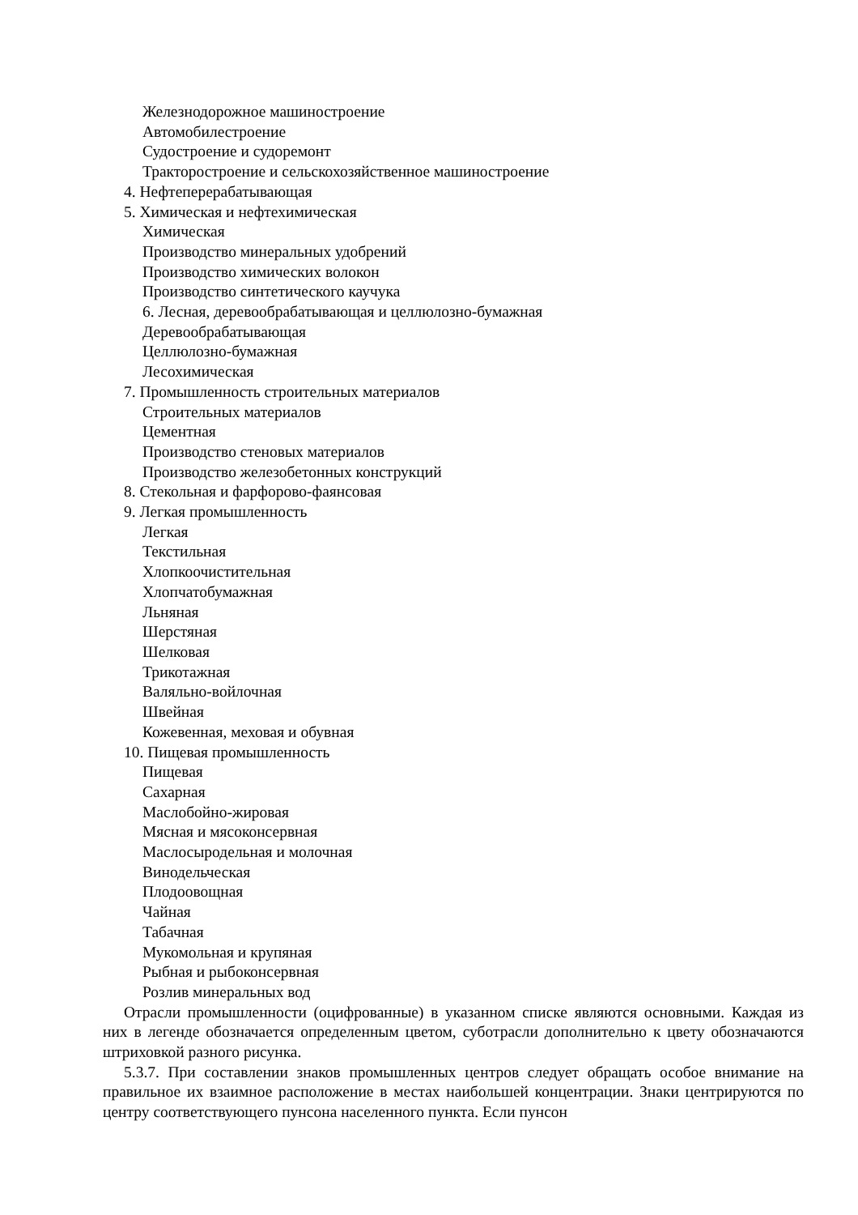Железнодорожное машиностроение
Автомобилестроение
Судостроение и судоремонт
Тракторостроение и сельскохозяйственное машиностроение
4. Нефтеперерабатывающая
5. Химическая и нефтехимическая
Химическая
Производство минеральных удобрений
Производство химических волокон
Производство синтетического каучука
6. Лесная, деревообрабатывающая и целлюлозно-бумажная
Деревообрабатывающая
Целлюлозно-бумажная
Лесохимическая
7. Промышленность строительных материалов
Строительных материалов
Цементная
Производство стеновых материалов
Производство железобетонных конструкций
8. Стекольная и фарфорово-фаянсовая
9. Легкая промышленность
Легкая
Текстильная
Хлопкоочистительная
Хлопчатобумажная
Льняная
Шерстяная
Шелковая
Трикотажная
Валяльно-войлочная
Швейная
Кожевенная, меховая и обувная
10. Пищевая промышленность
Пищевая
Сахарная
Маслобойно-жировая
Мясная и мясоконсервная
Маслосыродельная и молочная
Винодельческая
Плодоовощная
Чайная
Табачная
Мукомольная и крупяная
Рыбная и рыбоконсервная
Розлив минеральных вод
Отрасли промышленности (оцифрованные) в указанном списке являются основными. Каждая из них в легенде обозначается определенным цветом, суботрасли дополнительно к цвету обозначаются штриховкой разного рисунка.
5.3.7. При составлении знаков промышленных центров следует обращать особое внимание на правильное их взаимное расположение в местах наибольшей концентрации. Знаки центрируются по центру соответствующего пунсона населенного пункта. Если пунсон